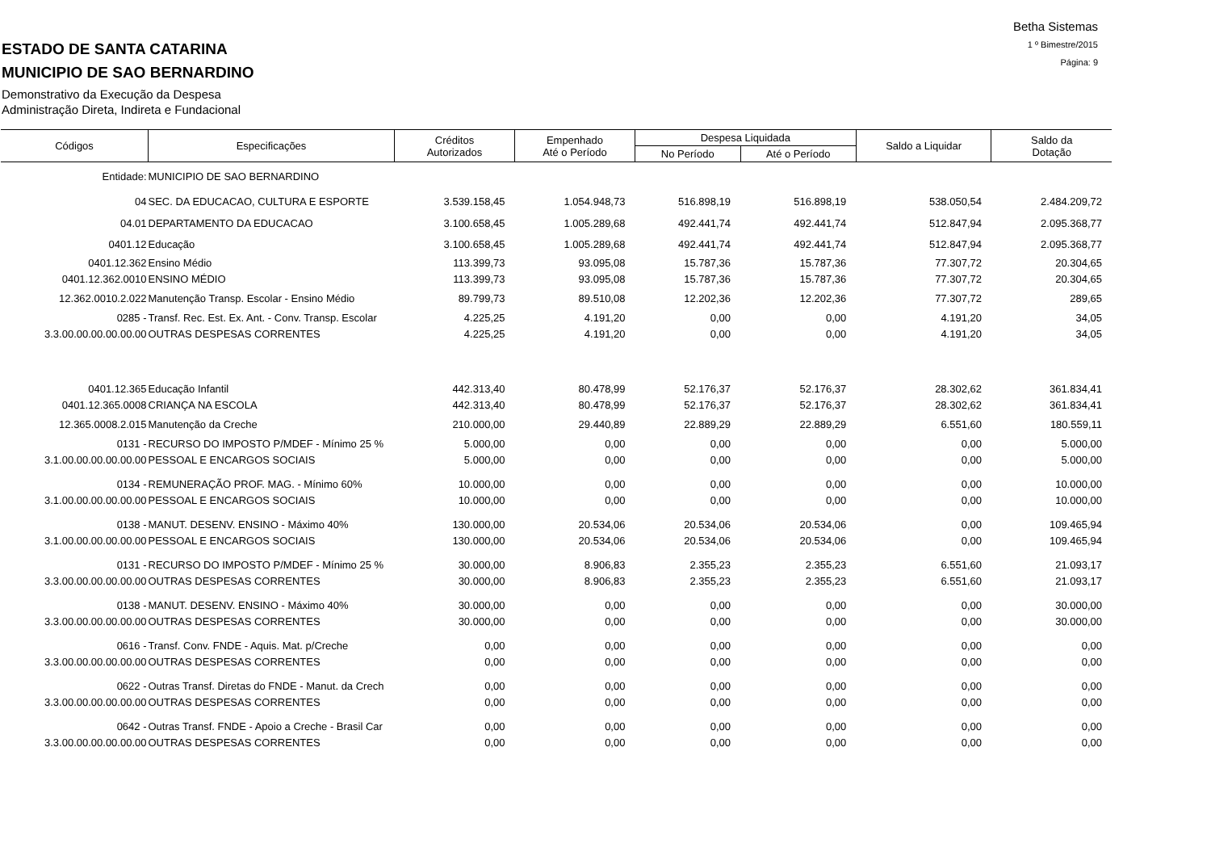Betha Sistemas
1 º Bimestre/2015
Página: 9
ESTADO DE SANTA CATARINA
MUNICIPIO DE SAO BERNARDINO
Demonstrativo da Execução da Despesa
Administração Direta, Indireta e Fundacional
| Códigos | Especificações | Créditos Autorizados | Empenhado Até o Período | Despesa Liquidada | | Saldo a Liquidar | Saldo da Dotação |
| --- | --- | --- | --- | --- | --- | --- | --- |
| | | | | No Período | Até o Período | | |
| Entidade: | MUNICIPIO DE SAO BERNARDINO | | | | | | |
| 04 | SEC. DA EDUCACAO, CULTURA E ESPORTE | 3.539.158,45 | 1.054.948,73 | 516.898,19 | 516.898,19 | 538.050,54 | 2.484.209,72 |
| 04.01 | DEPARTAMENTO DA EDUCACAO | 3.100.658,45 | 1.005.289,68 | 492.441,74 | 492.441,74 | 512.847,94 | 2.095.368,77 |
| 0401.12 | Educação | 3.100.658,45 | 1.005.289,68 | 492.441,74 | 492.441,74 | 512.847,94 | 2.095.368,77 |
| 0401.12.362 | Ensino Médio | 113.399,73 | 93.095,08 | 15.787,36 | 15.787,36 | 77.307,72 | 20.304,65 |
| 0401.12.362.0010 | ENSINO MÉDIO | 113.399,73 | 93.095,08 | 15.787,36 | 15.787,36 | 77.307,72 | 20.304,65 |
| 12.362.0010.2.022 | Manutenção Transp. Escolar - Ensino Médio | 89.799,73 | 89.510,08 | 12.202,36 | 12.202,36 | 77.307,72 | 289,65 |
| 0285 - | Transf. Rec. Est. Ex. Ant. - Conv. Transp. Escolar | 4.225,25 | 4.191,20 | 0,00 | 0,00 | 4.191,20 | 34,05 |
| 3.3.00.00.00.00.00.00 | OUTRAS DESPESAS CORRENTES | 4.225,25 | 4.191,20 | 0,00 | 0,00 | 4.191,20 | 34,05 |
| 0401.12.365 | Educação Infantil | 442.313,40 | 80.478,99 | 52.176,37 | 52.176,37 | 28.302,62 | 361.834,41 |
| 0401.12.365.0008 | CRIANÇA NA ESCOLA | 442.313,40 | 80.478,99 | 52.176,37 | 52.176,37 | 28.302,62 | 361.834,41 |
| 12.365.0008.2.015 | Manutenção da Creche | 210.000,00 | 29.440,89 | 22.889,29 | 22.889,29 | 6.551,60 | 180.559,11 |
| 0131 - | RECURSO DO IMPOSTO P/MDEF - Mínimo 25 % | 5.000,00 | 0,00 | 0,00 | 0,00 | 0,00 | 5.000,00 |
| 3.1.00.00.00.00.00.00 | PESSOAL E ENCARGOS SOCIAIS | 5.000,00 | 0,00 | 0,00 | 0,00 | 0,00 | 5.000,00 |
| 0134 - | REMUNERAÇÃO PROF. MAG. - Mínimo 60% | 10.000,00 | 0,00 | 0,00 | 0,00 | 0,00 | 10.000,00 |
| 3.1.00.00.00.00.00.00 | PESSOAL E ENCARGOS SOCIAIS | 10.000,00 | 0,00 | 0,00 | 0,00 | 0,00 | 10.000,00 |
| 0138 - | MANUT. DESENV. ENSINO - Máximo 40% | 130.000,00 | 20.534,06 | 20.534,06 | 20.534,06 | 0,00 | 109.465,94 |
| 3.1.00.00.00.00.00.00 | PESSOAL E ENCARGOS SOCIAIS | 130.000,00 | 20.534,06 | 20.534,06 | 20.534,06 | 0,00 | 109.465,94 |
| 0131 - | RECURSO DO IMPOSTO P/MDEF - Mínimo 25 % | 30.000,00 | 8.906,83 | 2.355,23 | 2.355,23 | 6.551,60 | 21.093,17 |
| 3.3.00.00.00.00.00.00 | OUTRAS DESPESAS CORRENTES | 30.000,00 | 8.906,83 | 2.355,23 | 2.355,23 | 6.551,60 | 21.093,17 |
| 0138 - | MANUT. DESENV. ENSINO - Máximo 40% | 30.000,00 | 0,00 | 0,00 | 0,00 | 0,00 | 30.000,00 |
| 3.3.00.00.00.00.00.00 | OUTRAS DESPESAS CORRENTES | 30.000,00 | 0,00 | 0,00 | 0,00 | 0,00 | 30.000,00 |
| 0616 - | Transf. Conv. FNDE - Aquis. Mat. p/Creche | 0,00 | 0,00 | 0,00 | 0,00 | 0,00 | 0,00 |
| 3.3.00.00.00.00.00.00 | OUTRAS DESPESAS CORRENTES | 0,00 | 0,00 | 0,00 | 0,00 | 0,00 | 0,00 |
| 0622 - | Outras Transf. Diretas do FNDE - Manut. da Crech | 0,00 | 0,00 | 0,00 | 0,00 | 0,00 | 0,00 |
| 3.3.00.00.00.00.00.00 | OUTRAS DESPESAS CORRENTES | 0,00 | 0,00 | 0,00 | 0,00 | 0,00 | 0,00 |
| 0642 - | Outras Transf. FNDE - Apoio a Creche - Brasil Car | 0,00 | 0,00 | 0,00 | 0,00 | 0,00 | 0,00 |
| 3.3.00.00.00.00.00.00 | OUTRAS DESPESAS CORRENTES | 0,00 | 0,00 | 0,00 | 0,00 | 0,00 | 0,00 |